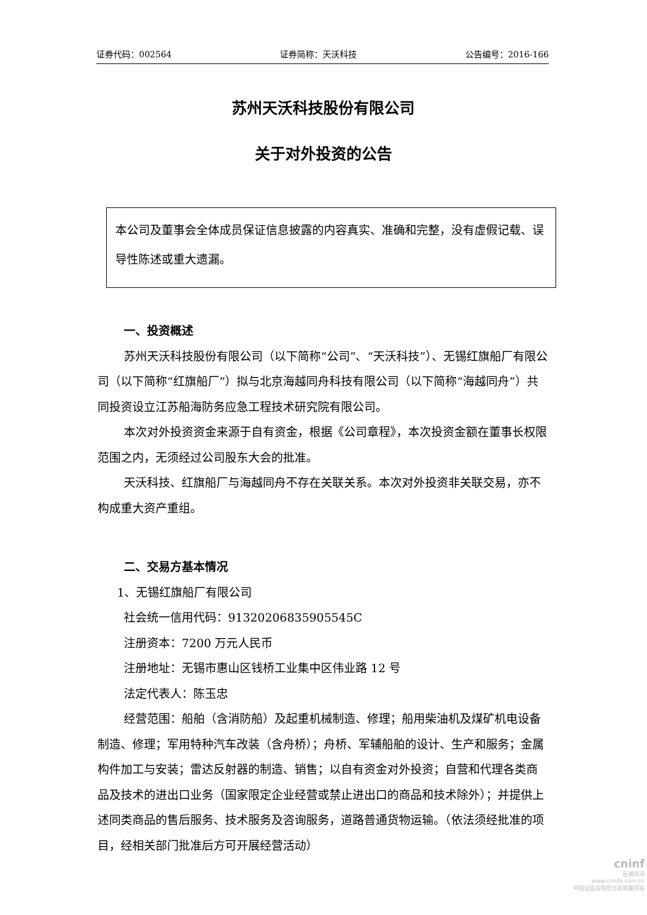证券代码：002564 证券简称：天沃科技 公告编号：2016-166
苏州天沃科技股份有限公司
关于对外投资的公告
本公司及董事会全体成员保证信息披露的内容真实、准确和完整，没有虚假记载、误导性陈述或重大遗漏。
一、投资概述
苏州天沃科技股份有限公司（以下简称“公司”、“天沃科技”）、无锡红旗船厂有限公司（以下简称“红旗船厂”）拟与北京海越同舟科技有限公司（以下简称“海越同舟”）共同投资设立江苏船海防务应急工程技术研究院有限公司。
本次对外投资资金来源于自有资金，根据《公司章程》，本次投资金额在董事长权限范围之内，无须经过公司股东大会的批准。
天沃科技、红旗船厂与海越同舟不存在关联关系。本次对外投资非关联交易，亦不构成重大资产重组。
二、交易方基本情况
1、无锡红旗船厂有限公司
社会统一信用代码：91320206835905545C
注册资本：7200 万元人民币
注册地址：无锡市惠山区钱桥工业集中区伟业路 12 号
法定代表人：陈玉忠
经营范围：船舶（含消防船）及起重机械制造、修理；船用柴油机及煤矿机电设备制造、修理；军用特种汽车改装（含舟桥）；舟桥、军辅船舶的设计、生产和服务；金属构件加工与安装；雷达反射器的制造、销售；以自有资金对外投资；自营和代理各类商品及技术的进出口业务（国家限定企业经营或禁止进出口的商品和技术除外）；并提供上述同类商品的售后服务、技术服务及咨询服务，道路普通货物运输。（依法须经批准的项目，经相关部门批准后方可开展经营活动）
cninf
巨潮资讯
www.cninfo.com.cn
中国证监会指定信息披露网站